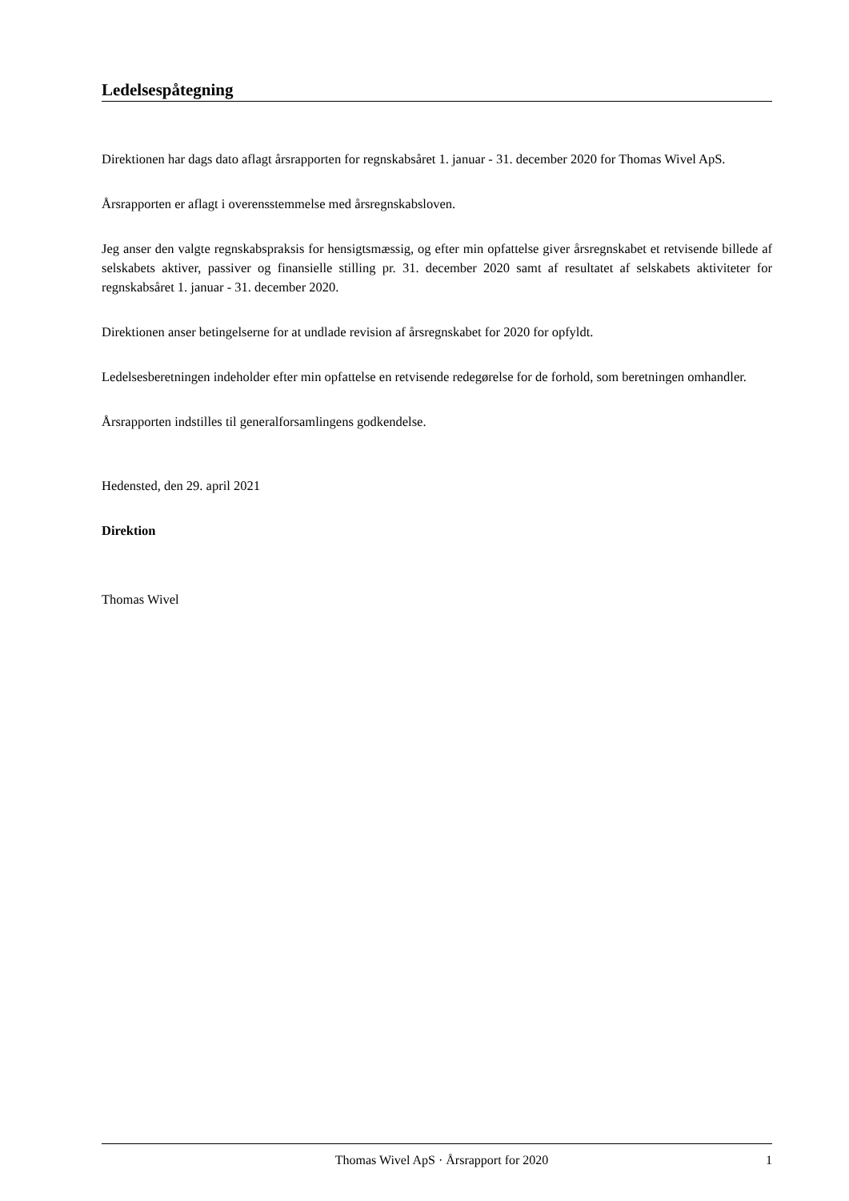Ledelsespåtegning
Direktionen har dags dato aflagt årsrapporten for regnskabsåret 1. januar - 31. december 2020 for Thomas Wivel ApS.
Årsrapporten er aflagt i overensstemmelse med årsregnskabsloven.
Jeg anser den valgte regnskabspraksis for hensigtsmæssig, og efter min opfattelse giver årsregnskabet et retvisende billede af selskabets aktiver, passiver og finansielle stilling pr. 31. december 2020 samt af resultatet af selskabets aktiviteter for regnskabsåret 1. januar - 31. december 2020.
Direktionen anser betingelserne for at undlade revision af årsregnskabet for 2020 for opfyldt.
Ledelsesberetningen indeholder efter min opfattelse en retvisende redegørelse for de forhold, som beretningen omhandler.
Årsrapporten indstilles til generalforsamlingens godkendelse.
Hedensted, den 29. april 2021
Direktion
Thomas Wivel
Thomas Wivel ApS · Årsrapport for 2020 1